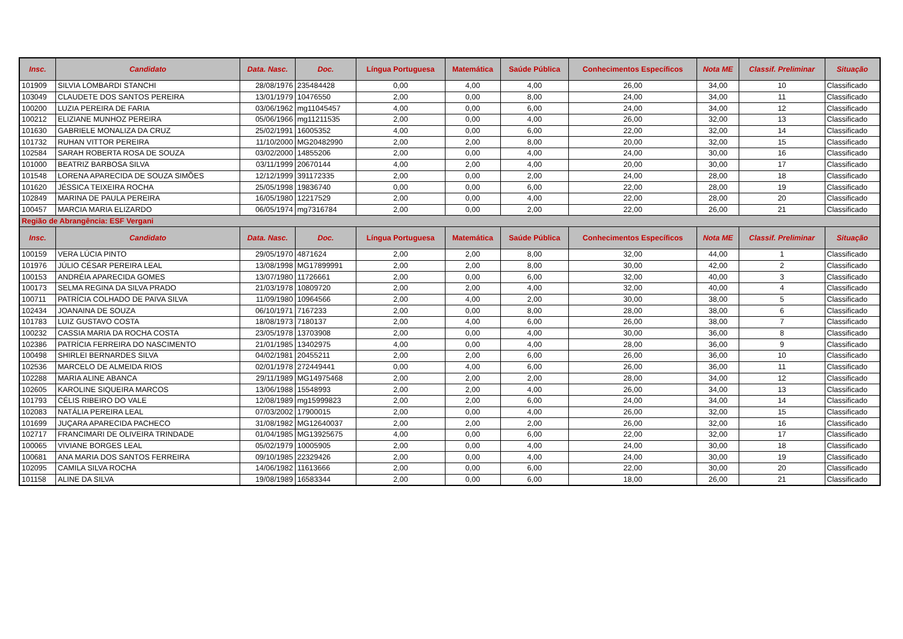| Insc. | Candidato | Data. Nasc. | Doc. | Língua Portuguesa | Matemática | Saúde Pública | Conhecimentos Específicos | Nota ME | Classif. Preliminar | Situação |
| --- | --- | --- | --- | --- | --- | --- | --- | --- | --- | --- |
| 101909 | SILVIA LOMBARDI STANCHI | 28/08/1976 | 235484428 | 0,00 | 4,00 | 4,00 | 26,00 | 34,00 | 10 | Classificado |
| 103049 | CLAUDETE DOS SANTOS PEREIRA | 13/01/1979 | 10476550 | 2,00 | 0,00 | 8,00 | 24,00 | 34,00 | 11 | Classificado |
| 100200 | LUZIA PEREIRA DE FARIA | 03/06/1962 | mg11045457 | 4,00 | 0,00 | 6,00 | 24,00 | 34,00 | 12 | Classificado |
| 100212 | ELIZIANE MUNHOZ PEREIRA | 05/06/1966 | mg11211535 | 2,00 | 0,00 | 4,00 | 26,00 | 32,00 | 13 | Classificado |
| 101630 | GABRIELE MONALIZA DA CRUZ | 25/02/1991 | 16005352 | 4,00 | 0,00 | 6,00 | 22,00 | 32,00 | 14 | Classificado |
| 101732 | RUHAN VITTOR PEREIRA | 11/10/2000 | MG20482990 | 2,00 | 2,00 | 8,00 | 20,00 | 32,00 | 15 | Classificado |
| 102584 | SARAH ROBERTA ROSA DE SOUZA | 03/02/2000 | 14855206 | 2,00 | 0,00 | 4,00 | 24,00 | 30,00 | 16 | Classificado |
| 101000 | BEATRIZ BARBOSA SILVA | 03/11/1999 | 20670144 | 4,00 | 2,00 | 4,00 | 20,00 | 30,00 | 17 | Classificado |
| 101548 | LORENA APARECIDA DE SOUZA SIMÕES | 12/12/1999 | 391172335 | 2,00 | 0,00 | 2,00 | 24,00 | 28,00 | 18 | Classificado |
| 101620 | JÉSSICA TEIXEIRA ROCHA | 25/05/1998 | 19836740 | 0,00 | 0,00 | 6,00 | 22,00 | 28,00 | 19 | Classificado |
| 102849 | MARINA DE PAULA PEREIRA | 16/05/1980 | 12217529 | 2,00 | 0,00 | 4,00 | 22,00 | 28,00 | 20 | Classificado |
| 100457 | MARCIA MARIA ELIZARDO | 06/05/1974 | mg7316784 | 2,00 | 0,00 | 2,00 | 22,00 | 26,00 | 21 | Classificado |
| Região de Abrangência: ESF Vergani | | | | | | | | | | |
| Insc. | Candidato | Data. Nasc. | Doc. | Língua Portuguesa | Matemática | Saúde Pública | Conhecimentos Específicos | Nota ME | Classif. Preliminar | Situação |
| 100159 | VERA LÚCIA PINTO | 29/05/1970 | 4871624 | 2,00 | 2,00 | 8,00 | 32,00 | 44,00 | 1 | Classificado |
| 101976 | JÚLIO CÉSAR PEREIRA LEAL | 13/08/1998 | MG17899991 | 2,00 | 2,00 | 8,00 | 30,00 | 42,00 | 2 | Classificado |
| 100153 | ANDRÉIA APARECIDA GOMES | 13/07/1980 | 11726661 | 2,00 | 0,00 | 6,00 | 32,00 | 40,00 | 3 | Classificado |
| 100173 | SELMA REGINA DA SILVA PRADO | 21/03/1978 | 10809720 | 2,00 | 2,00 | 4,00 | 32,00 | 40,00 | 4 | Classificado |
| 100711 | PATRÍCIA COLHADO DE PAIVA SILVA | 11/09/1980 | 10964566 | 2,00 | 4,00 | 2,00 | 30,00 | 38,00 | 5 | Classificado |
| 102434 | JOANAINA DE SOUZA | 06/10/1971 | 7167233 | 2,00 | 0,00 | 8,00 | 28,00 | 38,00 | 6 | Classificado |
| 101783 | LUIZ GUSTAVO COSTA | 18/08/1973 | 7180137 | 2,00 | 4,00 | 6,00 | 26,00 | 38,00 | 7 | Classificado |
| 100232 | CASSIA MARIA DA ROCHA COSTA | 23/05/1978 | 13703908 | 2,00 | 0,00 | 4,00 | 30,00 | 36,00 | 8 | Classificado |
| 102386 | PATRÍCIA FERREIRA DO NASCIMENTO | 21/01/1985 | 13402975 | 4,00 | 0,00 | 4,00 | 28,00 | 36,00 | 9 | Classificado |
| 100498 | SHIRLEI BERNARDES SILVA | 04/02/1981 | 20455211 | 2,00 | 2,00 | 6,00 | 26,00 | 36,00 | 10 | Classificado |
| 102536 | MARCELO DE ALMEIDA RIOS | 02/01/1978 | 272449441 | 0,00 | 4,00 | 6,00 | 26,00 | 36,00 | 11 | Classificado |
| 102288 | MARIA ALINE ABANCA | 29/11/1989 | MG14975468 | 2,00 | 2,00 | 2,00 | 28,00 | 34,00 | 12 | Classificado |
| 102605 | KAROLINE SIQUEIRA MARCOS | 13/06/1988 | 15548993 | 2,00 | 2,00 | 4,00 | 26,00 | 34,00 | 13 | Classificado |
| 101793 | CÉLIS RIBEIRO DO VALE | 12/08/1989 | mg15999823 | 2,00 | 2,00 | 6,00 | 24,00 | 34,00 | 14 | Classificado |
| 102083 | NATÁLIA PEREIRA LEAL | 07/03/2002 | 17900015 | 2,00 | 0,00 | 4,00 | 26,00 | 32,00 | 15 | Classificado |
| 101699 | JUÇARA APARECIDA PACHECO | 31/08/1982 | MG12640037 | 2,00 | 2,00 | 2,00 | 26,00 | 32,00 | 16 | Classificado |
| 102717 | FRANCIMARI DE OLIVEIRA TRINDADE | 01/04/1985 | MG13925675 | 4,00 | 0,00 | 6,00 | 22,00 | 32,00 | 17 | Classificado |
| 100065 | VIVIANE BORGES LEAL | 05/02/1979 | 10005905 | 2,00 | 0,00 | 4,00 | 24,00 | 30,00 | 18 | Classificado |
| 100681 | ANA MARIA DOS SANTOS FERREIRA | 09/10/1985 | 22329426 | 2,00 | 0,00 | 4,00 | 24,00 | 30,00 | 19 | Classificado |
| 102095 | CAMILA SILVA ROCHA | 14/06/1982 | 11613666 | 2,00 | 0,00 | 6,00 | 22,00 | 30,00 | 20 | Classificado |
| 101158 | ALINE DA SILVA | 19/08/1989 | 16583344 | 2,00 | 0,00 | 6,00 | 18,00 | 26,00 | 21 | Classificado |